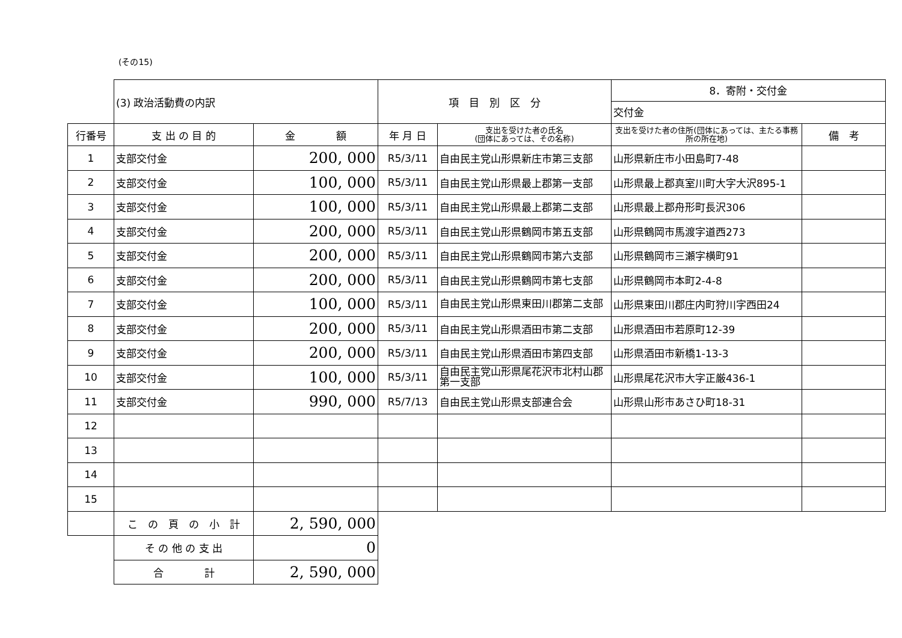(その15)
| | (3) 政治活動費の内訳 | | 項 目 別 区 分 | | 8．寄附・交付金 交付金 | |
| 行番号 | 支 出 の 目 的 | 金 額 | 年 月 日 | 支出を受けた者の氏名 (団体にあっては、その名称) | 支出を受けた者の住所(団体にあっては、主たる事務所の所在地) | 備 考 |
| 1 | 支部交付金 | 200, 000 | R5/3/11 | 自由民主党山形県新庄市第三支部 | 山形県新庄市小田島町7-48 | |
| 2 | 支部交付金 | 100, 000 | R5/3/11 | 自由民主党山形県最上郡第一支部 | 山形県最上郡真室川町大字大沢895-1 | |
| 3 | 支部交付金 | 100, 000 | R5/3/11 | 自由民主党山形県最上郡第二支部 | 山形県最上郡舟形町長沢306 | |
| 4 | 支部交付金 | 200, 000 | R5/3/11 | 自由民主党山形県鶴岡市第五支部 | 山形県鶴岡市馬渡字道西273 | |
| 5 | 支部交付金 | 200, 000 | R5/3/11 | 自由民主党山形県鶴岡市第六支部 | 山形県鶴岡市三瀬字横町91 | |
| 6 | 支部交付金 | 200, 000 | R5/3/11 | 自由民主党山形県鶴岡市第七支部 | 山形県鶴岡市本町2-4-8 | |
| 7 | 支部交付金 | 100, 000 | R5/3/11 | 自由民主党山形県東田川郡第二支部 | 山形県東田川郡庄内町狩川字西田24 | |
| 8 | 支部交付金 | 200, 000 | R5/3/11 | 自由民主党山形県酒田市第二支部 | 山形県酒田市若原町12-39 | |
| 9 | 支部交付金 | 200, 000 | R5/3/11 | 自由民主党山形県酒田市第四支部 | 山形県酒田市新橋1-13-3 | |
| 10 | 支部交付金 | 100, 000 | R5/3/11 | 自由民主党山形県尾花沢市北村山郡第一支部 | 山形県尾花沢市大字正厳436-1 | |
| 11 | 支部交付金 | 990, 000 | R5/7/13 | 自由民主党山形県支部連合会 | 山形県山形市あさひ町18-31 | |
| 12 | | | | | | |
| 13 | | | | | | |
| 14 | | | | | | |
| 15 | | | | | | |
| | こ の 頁 の 小 計 | 2, 590, 000 | | | | |
| | そ の 他 の 支 出 | 0 | | | | |
| | 合 計 | 2, 590, 000 | | | | |